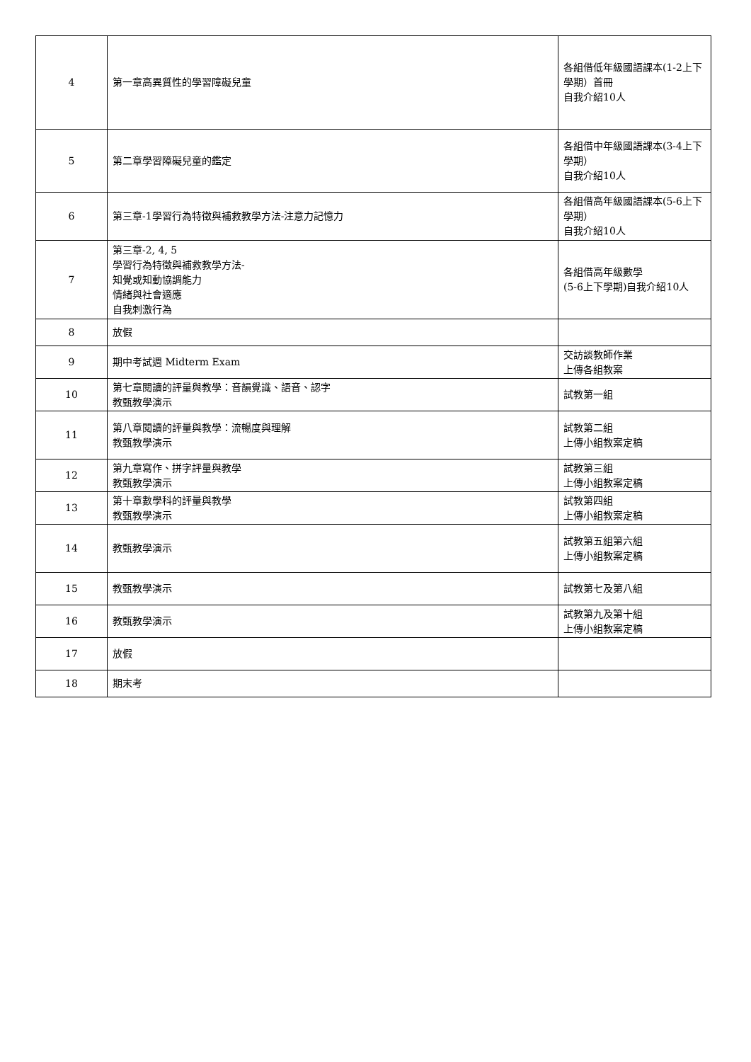| 4 | 第一章高異質性的學習障礙兒童 | 各組借低年級國語課本(1-2上下學期）首冊 自我介紹10人 |
| 5 | 第二章學習障礙兒童的鑑定 | 各組借中年級國語課本(3-4上下學期） 自我介紹10人 |
| 6 | 第三章-1學習行為特徵與補救教學方法-注意力記憶力 | 各組借高年級國語課本(5-6上下學期） 自我介紹10人 |
| 7 | 第三章-2, 4, 5 學習行為特徵與補救教學方法- 知覺或知動協調能力 情緒與社會適應 自我刺激行為 | 各組借高年級數學 (5-6上下學期)自我介紹10人 |
| 8 | 放假 | |
| 9 | 期中考試週 Midterm Exam | 交訪談教師作業 上傳各組教案 |
| 10 | 第七章閱讀的評量與教學：音韻覺識、語音、認字 教甄教學演示 | 試教第一組 |
| 11 | 第八章閱讀的評量與教學：流暢度與理解 教甄教學演示 | 試教第二組 上傳小組教案定稿 |
| 12 | 第九章寫作、拼字評量與教學 教甄教學演示 | 試教第三組 上傳小組教案定稿 |
| 13 | 第十章數學科的評量與教學 教甄教學演示 | 試教第四組 上傳小組教案定稿 |
| 14 | 教甄教學演示 | 試教第五組第六組 上傳小組教案定稿 |
| 15 | 教甄教學演示 | 試教第七及第八組 |
| 16 | 教甄教學演示 | 試教第九及第十組 上傳小組教案定稿 |
| 17 | 放假 | |
| 18 | 期末考 | |